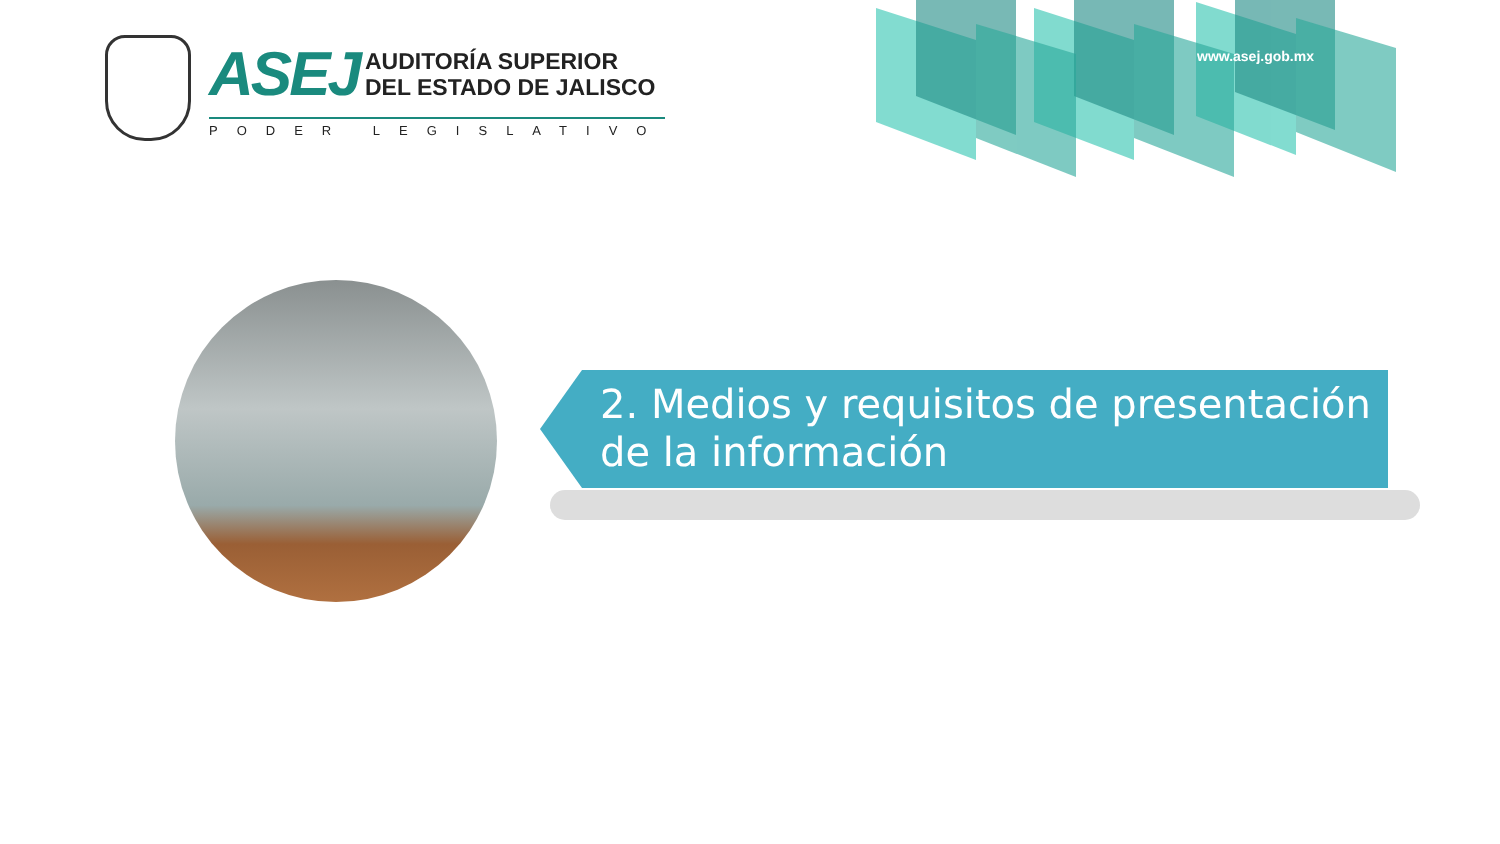ASEJ
AUDITORÍA SUPERIOR
DEL ESTADO DE JALISCO
PODER LEGISLATIVO
www.asej.gob.mx
2. Medios y requisitos de presentación de la información